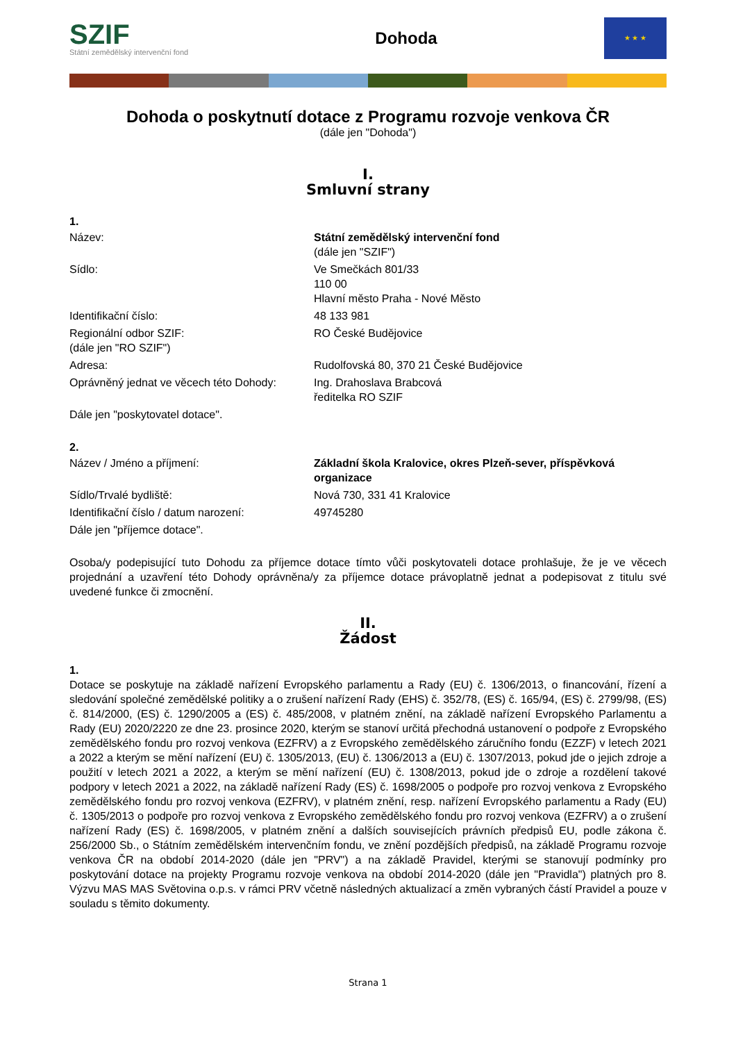SZIF
Státní zemědělský intervenční fond
Dohoda
★ ★ ★
Dohoda o poskytnutí dotace z Programu rozvoje venkova ČR
(dále jen "Dohoda")
I.
Smluvní strany
1.
| Název: | Státní zemědělský intervenční fond (dále jen "SZIF") |
| Sídlo: | Ve Smečkách 801/33 110 00 Hlavní město Praha - Nové Město |
| Identifikační číslo: | 48 133 981 |
| Regionální odbor SZIF: (dále jen "RO SZIF") | RO České Budějovice |
| Adresa: | Rudolfovská 80, 370 21 České Budějovice |
| Oprávněný jednat ve věcech této Dohody: | Ing. Drahoslava Brabcová ředitelka RO SZIF |
| Dále jen "poskytovatel dotace". | |
2.
| Název / Jméno a příjmení: | Základní škola Kralovice, okres Plzeň-sever, příspěvková organizace |
| Sídlo/Trvalé bydliště: | Nová 730, 331 41 Kralovice |
| Identifikační číslo / datum narození: | 49745280 |
| Dále jen "příjemce dotace". | |
Osoba/y podepisující tuto Dohodu za příjemce dotace tímto vůči poskytovateli dotace prohlašuje, že je ve věcech projednání a uzavření této Dohody oprávněna/y za příjemce dotace právoplatně jednat a podepisovat z titulu své uvedené funkce či zmocnění.
II.
Žádost
1.
Dotace se poskytuje na základě nařízení Evropského parlamentu a Rady (EU) č. 1306/2013, o financování, řízení a sledování společné zemědělské politiky a o zrušení nařízení Rady (EHS) č. 352/78, (ES) č. 165/94, (ES) č. 2799/98, (ES) č. 814/2000, (ES) č. 1290/2005 a (ES) č. 485/2008, v platném znění, na základě nařízení Evropského Parlamentu a Rady (EU) 2020/2220 ze dne 23. prosince 2020, kterým se stanoví určitá přechodná ustanovení o podpoře z Evropského zemědělského fondu pro rozvoj venkova (EZFRV) a z Evropského zemědělského záručního fondu (EZZF) v letech 2021 a 2022 a kterým se mění nařízení (EU) č. 1305/2013, (EU) č. 1306/2013 a (EU) č. 1307/2013, pokud jde o jejich zdroje a použití v letech 2021 a 2022, a kterým se mění nařízení (EU) č. 1308/2013, pokud jde o zdroje a rozdělení takové podpory v letech 2021 a 2022, na základě nařízení Rady (ES) č. 1698/2005 o podpoře pro rozvoj venkova z Evropského zemědělského fondu pro rozvoj venkova (EZFRV), v platném znění, resp. nařízení Evropského parlamentu a Rady (EU) č. 1305/2013 o podpoře pro rozvoj venkova z Evropského zemědělského fondu pro rozvoj venkova (EZFRV) a o zrušení nařízení Rady (ES) č. 1698/2005, v platném znění a dalších souvisejících právních předpisů EU, podle zákona č. 256/2000 Sb., o Státním zemědělském intervenčním fondu, ve znění pozdějších předpisů, na základě Programu rozvoje venkova ČR na období 2014-2020 (dále jen "PRV") a na základě Pravidel, kterými se stanovují podmínky pro poskytování dotace na projekty Programu rozvoje venkova na období 2014-2020 (dále jen "Pravidla") platných pro 8. Výzvu MAS MAS Světovina o.p.s. v rámci PRV včetně následných aktualizací a změn vybraných částí Pravidel a pouze v souladu s těmito dokumenty.
Strana 1